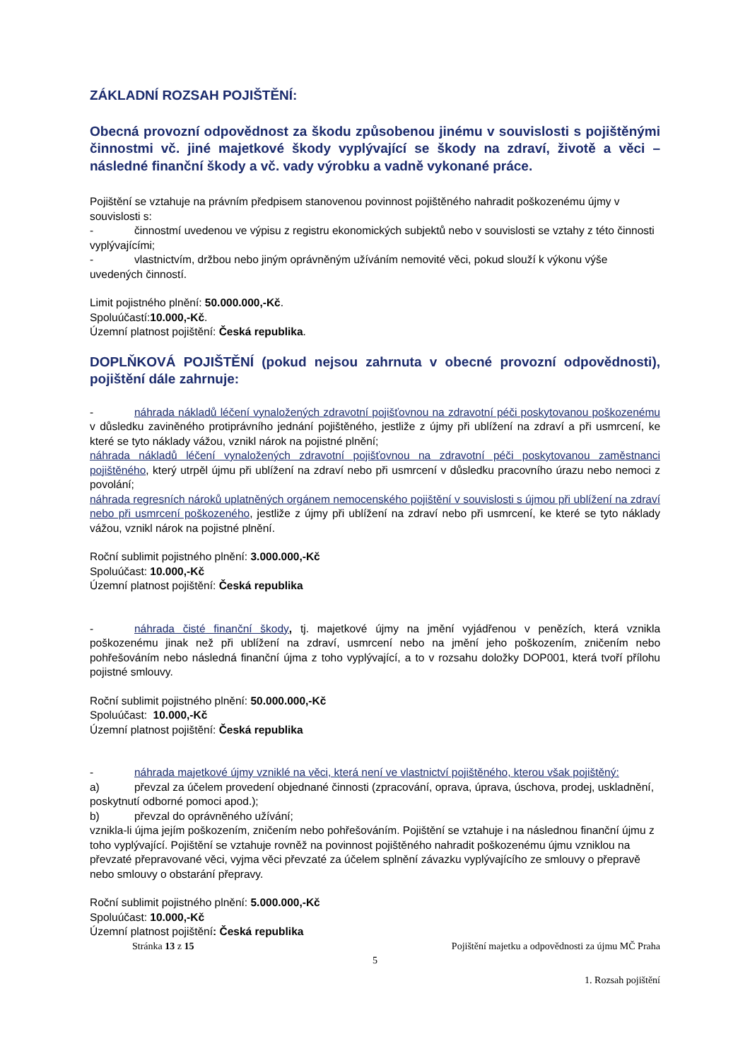ZÁKLADNÍ ROZSAH POJIŠTĚNÍ:
Obecná provozní odpovědnost za škodu způsobenou jinému v souvislosti s pojištěnými činnostmi vč. jiné majetkové škody vyplývající se škody na zdraví, životě a věci – následné finanční škody a vč. vady výrobku a vadně vykonané práce.
Pojištění se vztahuje na právním předpisem stanovenou povinnost pojištěného nahradit poškozenému újmy v souvislosti s:
- činnostmí uvedenou ve výpisu z registru ekonomických subjektů nebo v souvislosti se vztahy z této činnosti vyplývajícími;
- vlastnictvím, držbou nebo jiným oprávněným užíváním nemovité věci, pokud slouží k výkonu výše uvedených činností.
Limit pojistného plnění: 50.000.000,-Kč.
Spoluúčastí:10.000,-Kč.
Územní platnost pojištění: Česká republika.
DOPLŇKOVÁ POJIŠTĚNÍ (pokud nejsou zahrnuta v obecné provozní odpovědnosti), pojištění dále zahrnuje:
- náhrada nákladů léčení vynaložených zdravotní pojišťovnou na zdravotní péči poskytovanou poškozenému v důsledku zaviněného protiprávního jednání pojištěného, jestliže z újmy při ublížení na zdraví a při usmrcení, ke které se tyto náklady vážou, vznikl nárok na pojistné plnění;
náhrada nákladů léčení vynaložených zdravotní pojišťovnou na zdravotní péči poskytovanou zaměstnanci pojištěného, který utrpěl újmu při ublížení na zdraví nebo při usmrcení v důsledku pracovního úrazu nebo nemoci z povolání;
náhrada regresních nároků uplatněných orgánem nemocenského pojištění v souvislosti s újmou při ublížení na zdraví nebo při usmrcení poškozeného, jestliže z újmy při ublížení na zdraví nebo při usmrcení, ke které se tyto náklady vážou, vznikl nárok na pojistné plnění.
Roční sublimit pojistného plnění: 3.000.000,-Kč
Spoluúčast: 10.000,-Kč
Územní platnost pojištění: Česká republika
- náhrada čisté finanční škody, tj. majetkové újmy na jmění vyjádřenou v penězích, která vznikla poškozenému jinak než při ublížení na zdraví, usmrcení nebo na jmění jeho poškozením, zničením nebo pohřešováním nebo následná finanční újma z toho vyplývající, a to v rozsahu doložky DOP001, která tvoří přílohu pojistné smlouvy.
Roční sublimit pojistného plnění: 50.000.000,-Kč
Spoluúčast: 10.000,-Kč
Územní platnost pojištění: Česká republika
- náhrada majetkové újmy vzniklé na věci, která není ve vlastnictví pojištěného, kterou však pojištěný:
a) převzal za účelem provedení objednané činnosti (zpracování, oprava, úprava, úschova, prodej, uskladnění, poskytnutí odborné pomoci apod.);
b) převzal do oprávněného užívání;
vznikla-li újma jejím poškozením, zničením nebo pohřešováním. Pojištění se vztahuje i na následnou finanční újmu z toho vyplývající. Pojištění se vztahuje rovněž na povinnost pojištěného nahradit poškozenému újmu vzniklou na převzaté přepravované věci, vyjma věci převzaté za účelem splnění závazku vyplývajícího ze smlouvy o přepravě nebo smlouvy o obstarání přepravy.
Roční sublimit pojistného plnění: 5.000.000,-Kč
Spoluúčast: 10.000,-Kč
Územní platnost pojištění: Česká republika
Stránka 13 z 15 Pojištění majetku a odpovědnosti za újmu MČ Praha
5
1. Rozsah pojištění